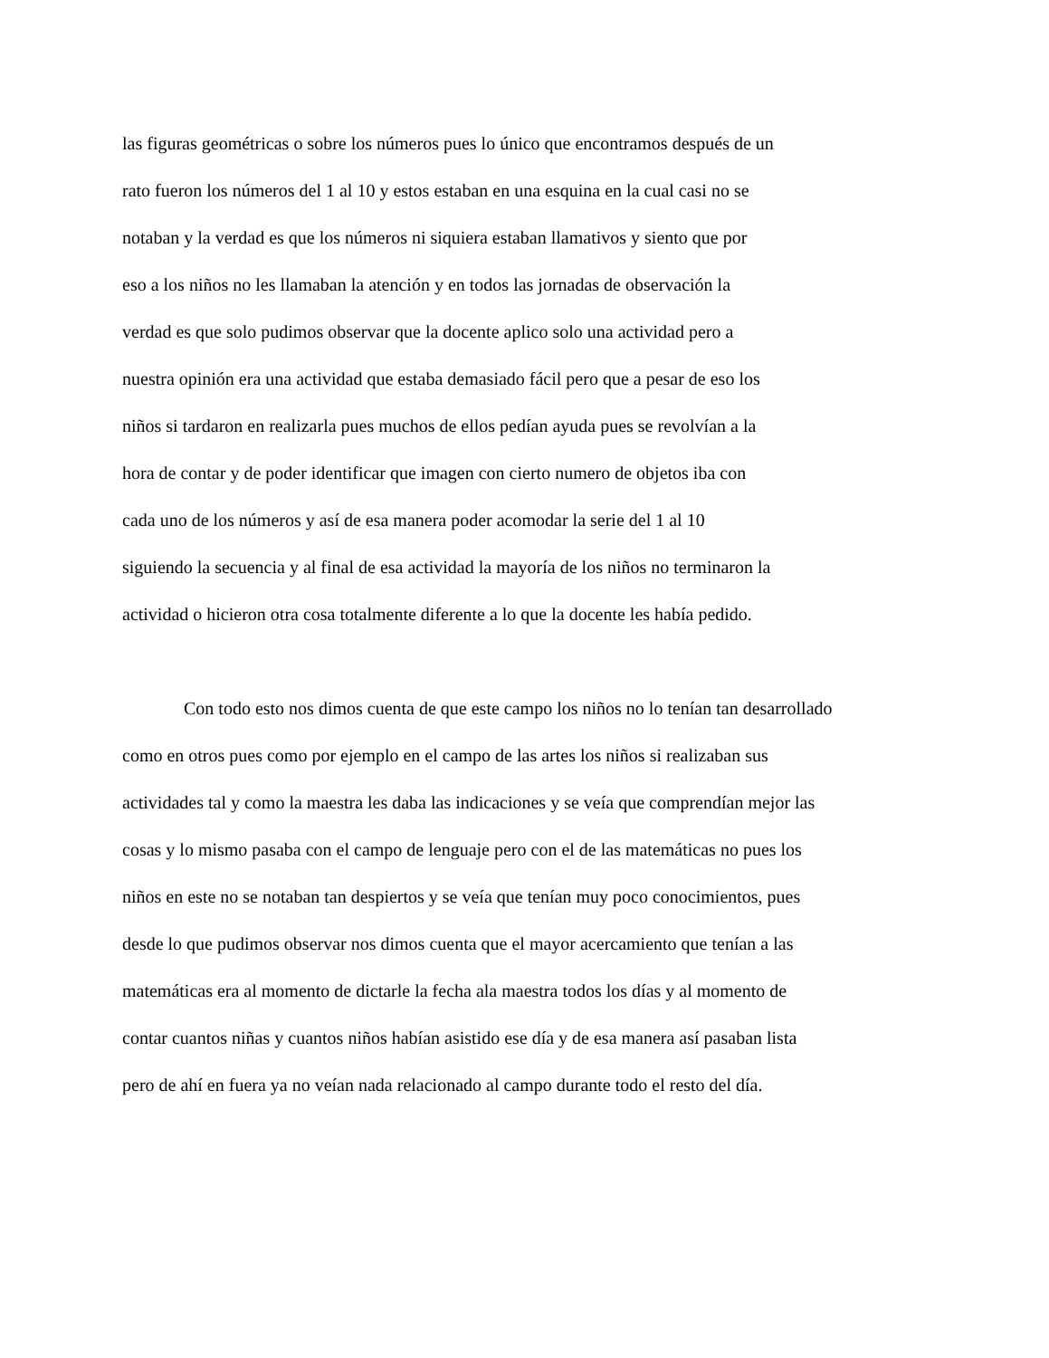las figuras geométricas o sobre los números pues lo único que encontramos después de un
rato fueron los números del 1 al 10 y estos estaban en una esquina en la cual casi no se
notaban y la verdad es que los números ni siquiera estaban llamativos y siento que por
eso a los niños no les llamaban la atención y en todos las jornadas de observación la
verdad es que solo pudimos observar que la docente aplico solo una actividad pero a
nuestra opinión era una actividad que estaba demasiado fácil pero que a pesar de eso los
niños si tardaron en realizarla pues muchos de ellos pedían ayuda pues se revolvían a la
hora de contar y de poder identificar que imagen con cierto numero de objetos iba con
cada uno de los números y así de esa manera poder acomodar la serie del 1 al 10
siguiendo la secuencia y al final de esa actividad la mayoría de los niños no terminaron la
actividad o hicieron otra cosa totalmente diferente a lo que la docente les había pedido.
Con todo esto nos dimos cuenta de que este campo los niños no lo tenían tan desarrollado
como en otros pues como por ejemplo en el campo de las artes los niños si realizaban sus
actividades tal y como la maestra les daba las indicaciones y se veía que comprendían mejor las
cosas y lo mismo pasaba con el campo de lenguaje pero con el de las matemáticas no pues los
niños en este no se notaban tan despiertos y se veía que tenían muy poco conocimientos, pues
desde lo que pudimos observar nos dimos cuenta que el mayor acercamiento que tenían a las
matemáticas era al momento de dictarle la fecha ala maestra todos los días y al momento de
contar cuantos niñas y cuantos niños habían asistido ese día y de esa manera así pasaban lista
pero de ahí en fuera ya no veían nada relacionado al campo durante todo el resto del día.